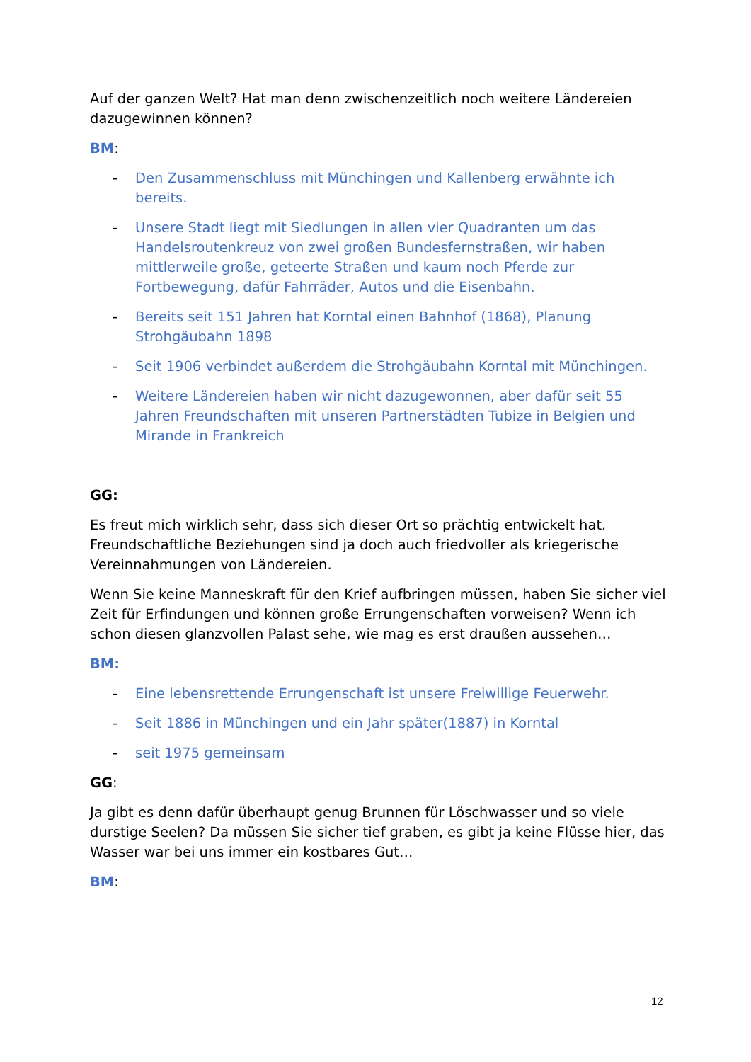Auf der ganzen Welt? Hat man denn zwischenzeitlich noch weitere Ländereien dazugewinnen können?
BM:
- Den Zusammenschluss mit Münchingen und Kallenberg erwähnte ich bereits.
- Unsere Stadt liegt mit Siedlungen in allen vier Quadranten um das Handelsroutenkreuz von zwei großen Bundesfernstraßen, wir haben mittlerweile große, geteerte Straßen und kaum noch Pferde zur Fortbewegung, dafür Fahrräder, Autos und die Eisenbahn.
- Bereits seit 151 Jahren hat Korntal einen Bahnhof (1868), Planung Strohgäubahn 1898
- Seit 1906 verbindet außerdem die Strohgäubahn Korntal mit Münchingen.
- Weitere Ländereien haben wir nicht dazugewonnen, aber dafür seit 55 Jahren Freundschaften mit unseren Partnerstädten Tubize in Belgien und Mirande in Frankreich
GG:
Es freut mich wirklich sehr, dass sich dieser Ort so prächtig entwickelt hat. Freundschaftliche Beziehungen sind ja doch auch friedvoller als kriegerische Vereinnahmungen von Ländereien.
Wenn Sie keine Manneskraft für den Krief aufbringen müssen, haben Sie sicher viel Zeit für Erfindungen und können große Errungenschaften vorweisen? Wenn ich schon diesen glanzvollen Palast sehe, wie mag es erst draußen aussehen…
BM:
- Eine lebensrettende Errungenschaft ist unsere Freiwillige Feuerwehr.
- Seit 1886 in Münchingen und ein Jahr später(1887) in Korntal
- seit 1975 gemeinsam
GG:
Ja gibt es denn dafür überhaupt genug Brunnen für Löschwasser und so viele durstige Seelen? Da müssen Sie sicher tief graben, es gibt ja keine Flüsse hier, das Wasser war bei uns immer ein kostbares Gut…
BM:
12